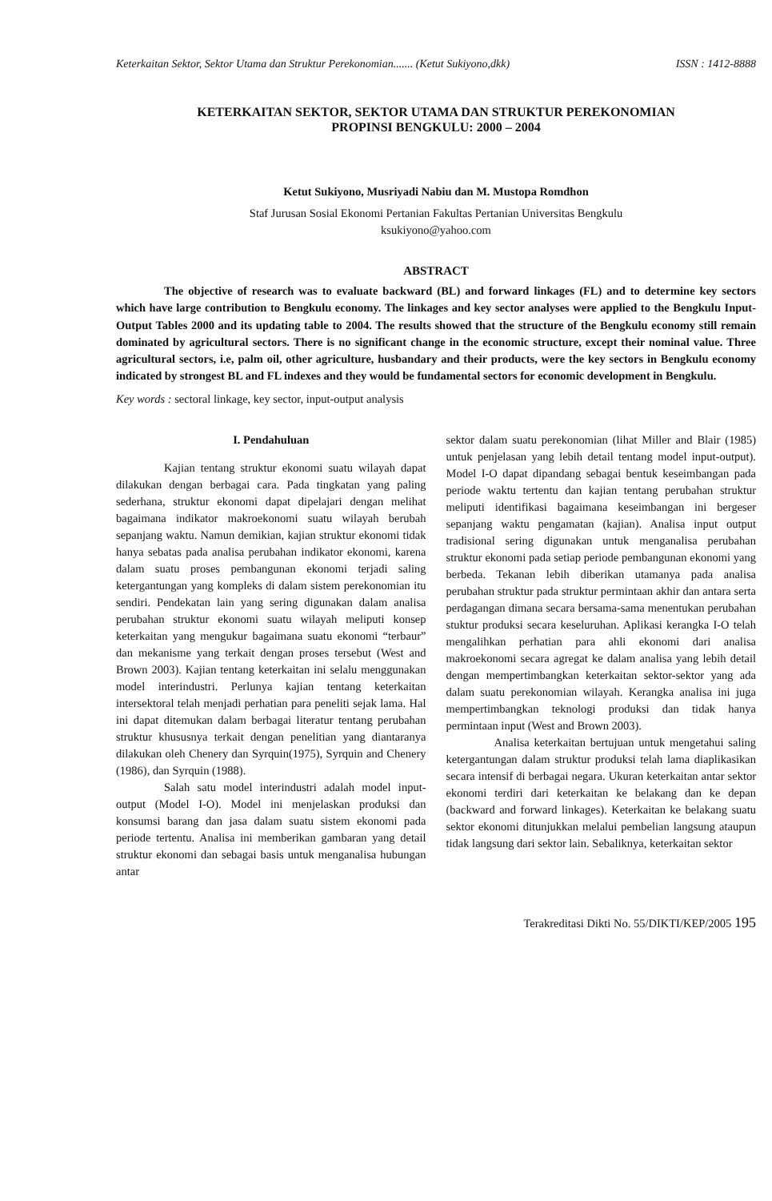Keterkaitan Sektor, Sektor Utama dan Struktur Perekonomian....... (Ketut Sukiyono,dkk) ISSN : 1412-8888
KETERKAITAN SEKTOR, SEKTOR UTAMA DAN STRUKTUR PEREKONOMIAN
PROPINSI BENGKULU: 2000 – 2004
Ketut Sukiyono, Musriyadi Nabiu dan M. Mustopa Romdhon
Staf Jurusan Sosial Ekonomi Pertanian Fakultas Pertanian Universitas Bengkulu
ksukiyono@yahoo.com
ABSTRACT
The objective of research was to evaluate backward (BL) and forward linkages (FL) and to determine key sectors which have large contribution to Bengkulu economy. The linkages and key sector analyses were applied to the Bengkulu Input-Output Tables 2000 and its updating table to 2004. The results showed that the structure of the Bengkulu economy still remain dominated by agricultural sectors. There is no significant change in the economic structure, except their nominal value. Three agricultural sectors, i.e, palm oil, other agriculture, husbandary and their products, were the key sectors in Bengkulu economy indicated by strongest BL and FL indexes and they would be fundamental sectors for economic development in Bengkulu.
Key words : sectoral linkage, key sector, input-output analysis
I. Pendahuluan
Kajian tentang struktur ekonomi suatu wilayah dapat dilakukan dengan berbagai cara. Pada tingkatan yang paling sederhana, struktur ekonomi dapat dipelajari dengan melihat bagaimana indikator makroekonomi suatu wilayah berubah sepanjang waktu. Namun demikian, kajian struktur ekonomi tidak hanya sebatas pada analisa perubahan indikator ekonomi, karena dalam suatu proses pembangunan ekonomi terjadi saling ketergantungan yang kompleks di dalam sistem perekonomian itu sendiri. Pendekatan lain yang sering digunakan dalam analisa perubahan struktur ekonomi suatu wilayah meliputi konsep keterkaitan yang mengukur bagaimana suatu ekonomi “terbaur” dan mekanisme yang terkait dengan proses tersebut (West and Brown 2003). Kajian tentang keterkaitan ini selalu menggunakan model interindustri. Perlunya kajian tentang keterkaitan intersektoral telah menjadi perhatian para peneliti sejak lama. Hal ini dapat ditemukan dalam berbagai literatur tentang perubahan struktur khususnya terkait dengan penelitian yang diantaranya dilakukan oleh Chenery dan Syrquin(1975), Syrquin and Chenery (1986), dan Syrquin (1988).
Salah satu model interindustri adalah model input-output (Model I-O). Model ini menjelaskan produksi dan konsumsi barang dan jasa dalam suatu sistem ekonomi pada periode tertentu. Analisa ini memberikan gambaran yang detail struktur ekonomi dan sebagai basis untuk menganalisa hubungan antar
sektor dalam suatu perekonomian (lihat Miller and Blair (1985) untuk penjelasan yang lebih detail tentang model input-output). Model I-O dapat dipandang sebagai bentuk keseimbangan pada periode waktu tertentu dan kajian tentang perubahan struktur meliputi identifikasi bagaimana keseimbangan ini bergeser sepanjang waktu pengamatan (kajian). Analisa input output tradisional sering digunakan untuk menganalisa perubahan struktur ekonomi pada setiap periode pembangunan ekonomi yang berbeda. Tekanan lebih diberikan utamanya pada analisa perubahan struktur pada struktur permintaan akhir dan antara serta perdagangan dimana secara bersama-sama menentukan perubahan stuktur produksi secara keseluruhan. Aplikasi kerangka I-O telah mengalihkan perhatian para ahli ekonomi dari analisa makroekonomi secara agregat ke dalam analisa yang lebih detail dengan mempertimbangkan keterkaitan sektor-sektor yang ada dalam suatu perekonomian wilayah. Kerangka analisa ini juga mempertimbangkan teknologi produksi dan tidak hanya permintaan input (West and Brown 2003).
Analisa keterkaitan bertujuan untuk mengetahui saling ketergantungan dalam struktur produksi telah lama diaplikasikan secara intensif di berbagai negara. Ukuran keterkaitan antar sektor ekonomi terdiri dari keterkaitan ke belakang dan ke depan (backward and forward linkages). Keterkaitan ke belakang suatu sektor ekonomi ditunjukkan melalui pembelian langsung ataupun tidak langsung dari sektor lain. Sebaliknya, keterkaitan sektor
Terakreditasi Dikti No. 55/DIKTI/KEP/2005 195